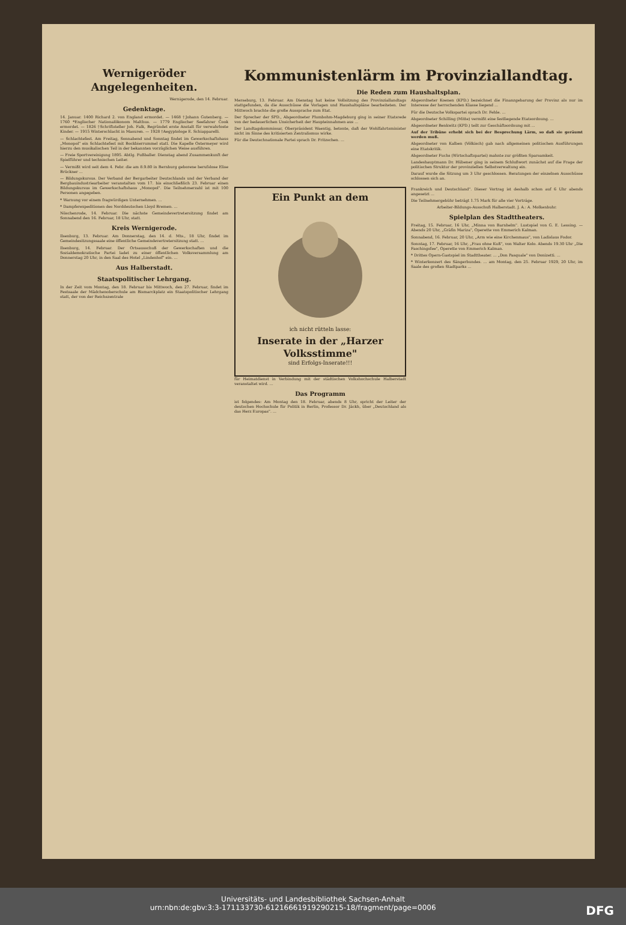Wernigeröder Angelegenheiten.
Wernigerode, den 14. Februar.
Gedenktage.
14. Januar. 1400 Richard 2. von England ermordet. — 1468 †Johann Gutenberg. — 1760 *Englischer Nationalökonom Malthus. — 1779 Englischer Seefahrer Cook ermordet. — 1826 †Schriftsteller Joh. Falk, Begründet erste Anstalt für verwahrloste Kinder. — 1915 Winterschlacht in Masuren. — 1928 †Aegyptologe E. Schiapparelli.
— Schlachtefest. Am Freitag, Sonnabend und Sonntag findet im Gewerkschaftshaus „Monopol" ein Schlachtefest mit Bockbierrummel statt. Die Kapelle Ostermeyer wird hierzu den musikalischen Teil in der bekannten vorzüglichen Weise ausführen.
— Freie Sportvereinigung 1895. Abtlg. Fußballer. Dienstag abend Zusammenkunft der Spielführer und technischen Leiter.
— Vermißt wird seit dem 4. Febr. die am 8.9.80 in Bernburg geborene berufslose Elise Brückner ...
— Bildungskursus. Der Verband der Bergarbeiter Deutschlands und der Verband der Bergbauindustriearbeiter veranstalten vom 17. bis einschließlich 23. Februar einen Bildungskursus im Gewerkschaftshaus „Monopol". Die Teilnehmerzahl ist mit 100 Personen angegeben.
* Warnung vor einem fragwürdigen Unternehmen. ...
* Dampferexpeditionen des Norddeutschen Lloyd Bremen. ...
Nöschenrode, 14. Februar. Die nächste Gemeindevertretersitzung findet am Sonnabend den 16. Februar, 18 Uhr, statt.
Kreis Wernigerode.
Ilsenburg, 13. Februar. Am Donnerstag, den 14. d. Mts., 18 Uhr, findet im Gemeindesitzungssaale eine öffentliche Gemeindevertretersitzung statt. ...
Ilsenburg, 14. Februar. Der Ortsausschuß der Gewerkschaften und die Sozialdemokratische Partei ladet zu einer öffentlichen Volksversammlung am Donnerstag 20 Uhr, in den Saal des Hotel „Lindenhof" ein. ...
Aus Halberstadt.
Staatspolitischer Lehrgang.
In der Zeit vom Montag, den 18. Februar bis Mittwoch, den 27. Februar, findet im Festsaale der Mädchenoberschule am Bismarckplatz ein Staatspolitischer Lehrgang statt, der von der Reichszentrale
Kommunistenlärm im Provinziallandtag.
Die Reden zum Haushaltsplan.
Merseburg, 13. Februar. Am Dienstag hat keine Vollsitzung des Provinziallandtags stattgefunden, da die Ausschüsse die Vorlagen und Haushaltspläne bearbeiteten. Der Mittwoch brachte die große Aussprache zum Etat.
Der Sprecher der SPD., Abgeordneter Plumbohm-Magdeburg ging in seiner Etatsrede von der bedauerlichen Unsicherheit der Haupteinnahmen aus ...
Der Landtagskommissar, Oberpräsident Waentig, betonte, daß der Wohlfahrtsminister nicht im Sinne des kritisierten Zentralismus wirke.
Für die Deutschnationale Partei sprach Dr. Fritzschen. ...
Abgeordneter Koenen (KPD.) bezeichnet die Finanzgebarung der Provinz als nur im Interesse der herrschenden Klasse liegend ...
Für die Deutsche Volkspartei sprach Dr. Fehle. ...
Abgeordneter Schilling (Mitte) vermißt eine festliegende Etatsordnung. ...
Abgeordneter Benkwitz (KPD.) teilt zur Geschäftsordnung mit ...
Auf der Tribüne erhebt sich bei der Besprechung Lärm, so daß sie geräumt werden muß.
Abgeordneter von Kalben (Völkisch) gab nach allgemeinen politischen Ausführungen eine Etatskritik.
Abgeordneter Fuchs (Wirtschaftspartei) mahnte zur größten Sparsamkeit.
Landeshauptmann Dr. Hübener ging in seinem Schlußwort zunächst auf die Frage der politischen Struktur der provinziellen Selbstverwaltung ein.
Darauf wurde die Sitzung um 3 Uhr geschlossen. Beratungen der einzelnen Ausschüsse schlossen sich an.
Ein Punkt an dem
ich nicht rütteln lasse:
Inserate in der „Harzer Volksstimme"
sind Erfolgs-Inserate!!!
für Heimatdienst in Verbindung mit der städtischen Volkshochschule Halberstadt veranstaltet wird. ...
Das Programm
ist folgendes: Am Montag den 18. Februar, abends 8 Uhr, spricht der Leiter der deutschen Hochschule für Politik in Berlin, Professor Dr. Jäckh, über „Deutschland als das Herz Europas". ...
Frankreich und Deutschland". Dieser Vortrag ist deshalb schon auf 6 Uhr abends angesetzt ...
Die Teilnehmergebühr beträgt 1.75 Mark für alle vier Vorträge.
Arbeiter-Bildungs-Ausschuß Halberstadt. J. A.: A. Molkenbuhr.
Spielplan des Stadttheaters.
Freitag, 15. Februar, 16 Uhr, „Minna von Barnhelm". Lustspiel von G. E. Lessing. — Abends 20 Uhr, „Gräfin Mariza", Operette von Emmerich Kalman.
Sonnabend, 16. Februar, 20 Uhr, „Arm wie eine Kirchenmaus", von Ladislaus Fodor.
Sonntag, 17. Februar, 16 Uhr, „Frau ohne Kuß", von Walter Kolo. Abends 19.30 Uhr „Die Faschingsfee", Operette von Emmerich Kalman.
* Drittes Opern-Gastspiel im Stadttheater. ... „Don Pasquale" von Donizetti. ...
* Winterkonzert des Sängerbundes. ... am Montag, den 25. Februar 1929, 20 Uhr, im Saale des großen Stadtparks ...
Universitäts- und Landesbibliothek Sachsen-Anhalt
urn:nbn:de:gbv:3:3-171133730-612166619192902​15-18/fragment/page=0006 DFG